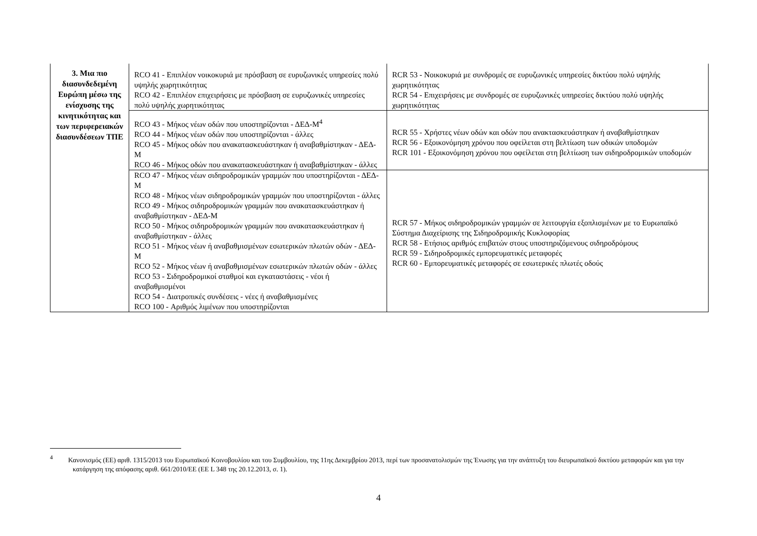| 3. Μια πιο διασυνδεδεμένη Ευρώπη μέσω της ενίσχυσης της κινητικότητας και των περιφερειακών διασυνδέσεων ΤΠΕ | RCO 41 - Επιπλέον νοικοκυριά με πρόσβαση σε ευρυζωνικές υπηρεσίες πολύ υψηλής χωρητικότητας RCO 42 - Επιπλέον επιχειρήσεις με πρόσβαση σε ευρυζωνικές υπηρεσίες πολύ υψηλής χωρητικότητας | RCR 53 - Νοικοκυριά με συνδρομές σε ευρυζωνικές υπηρεσίες δικτύου πολύ υψηλής χωρητικότητας RCR 54 - Επιχειρήσεις με συνδρομές σε ευρυζωνικές υπηρεσίες δικτύου πολύ υψηλής χωρητικότητας |
| | RCO 43 - Μήκος νέων οδών που υποστηρίζονται - ΔΕΔ-Μ<sup>4</sup> RCO 44 - Μήκος νέων οδών που υποστηρίζονται - άλλες RCO 45 - Μήκος οδών που ανακατασκευάστηκαν ή αναβαθμίστηκαν - ΔΕΔ-Μ RCO 46 - Μήκος οδών που ανακατασκευάστηκαν ή αναβαθμίστηκαν - άλλες | RCR 55 - Χρήστες νέων οδών και οδών που ανακτασκευάστηκαν ή αναβαθμίστηκαν RCR 56 - Εξοικονόμηση χρόνου που οφείλεται στη βελτίωση των οδικών υποδομών RCR 101 - Εξοικονόμηση χρόνου που οφείλεται στη βελτίωση των σιδηροδρομικών υποδομών |
| | RCO 47 - Μήκος νέων σιδηροδρομικών γραμμών που υποστηρίζονται - ΔΕΔ-Μ RCO 48 - Μήκος νέων σιδηροδρομικών γραμμών που υποστηρίζονται - άλλες RCO 49 - Μήκος σιδηροδρομικών γραμμών που ανακατασκευάστηκαν ή αναβαθμίστηκαν - ΔΕΔ-Μ RCO 50 - Μήκος σιδηροδρομικών γραμμών που ανακατασκευάστηκαν ή αναβαθμίστηκαν - άλλες RCO 51 - Μήκος νέων ή αναβαθμισμένων εσωτερικών πλωτών οδών - ΔΕΔ-Μ RCO 52 - Μήκος νέων ή αναβαθμισμένων εσωτερικών πλωτών οδών - άλλες RCO 53 - Σιδηροδρομικοί σταθμοί και εγκαταστάσεις - νέοι ή αναβαθμισμένοι RCO 54 - Διατροπικές συνδέσεις - νέες ή αναβαθμισμένες RCO 100 - Αριθμός λιμένων που υποστηρίζονται | RCR 57 - Μήκος σιδηροδρομικών γραμμών σε λειτουργία εξοπλισμένων με το Ευρωπαϊκό Σύστημα Διαχείρισης της Σιδηροδρομικής Κυκλοφορίας RCR 58 - Ετήσιος αριθμός επιβατών στους υποστηριζόμενους σιδηροδρόμους RCR 59 - Σιδηροδρομικές εμπορευματικές μεταφορές RCR 60 - Εμπορευματικές μεταφορές σε εσωτερικές πλωτές οδούς |
<sup>4</sup> Κανονισμός (ΕΕ) αριθ. 1315/2013 του Ευρωπαϊκού Κοινοβουλίου και του Συμβουλίου, της 11ης Δεκεμβρίου 2013, περί των προσανατολισμών της Ένωσης για την ανάπτυξη του διευρωπαϊκού δικτύου μεταφορών και για την κατάργηση της απόφασης αριθ. 661/2010/ΕΕ (ΕΕ L 348 της 20.12.2013, σ. 1).
4